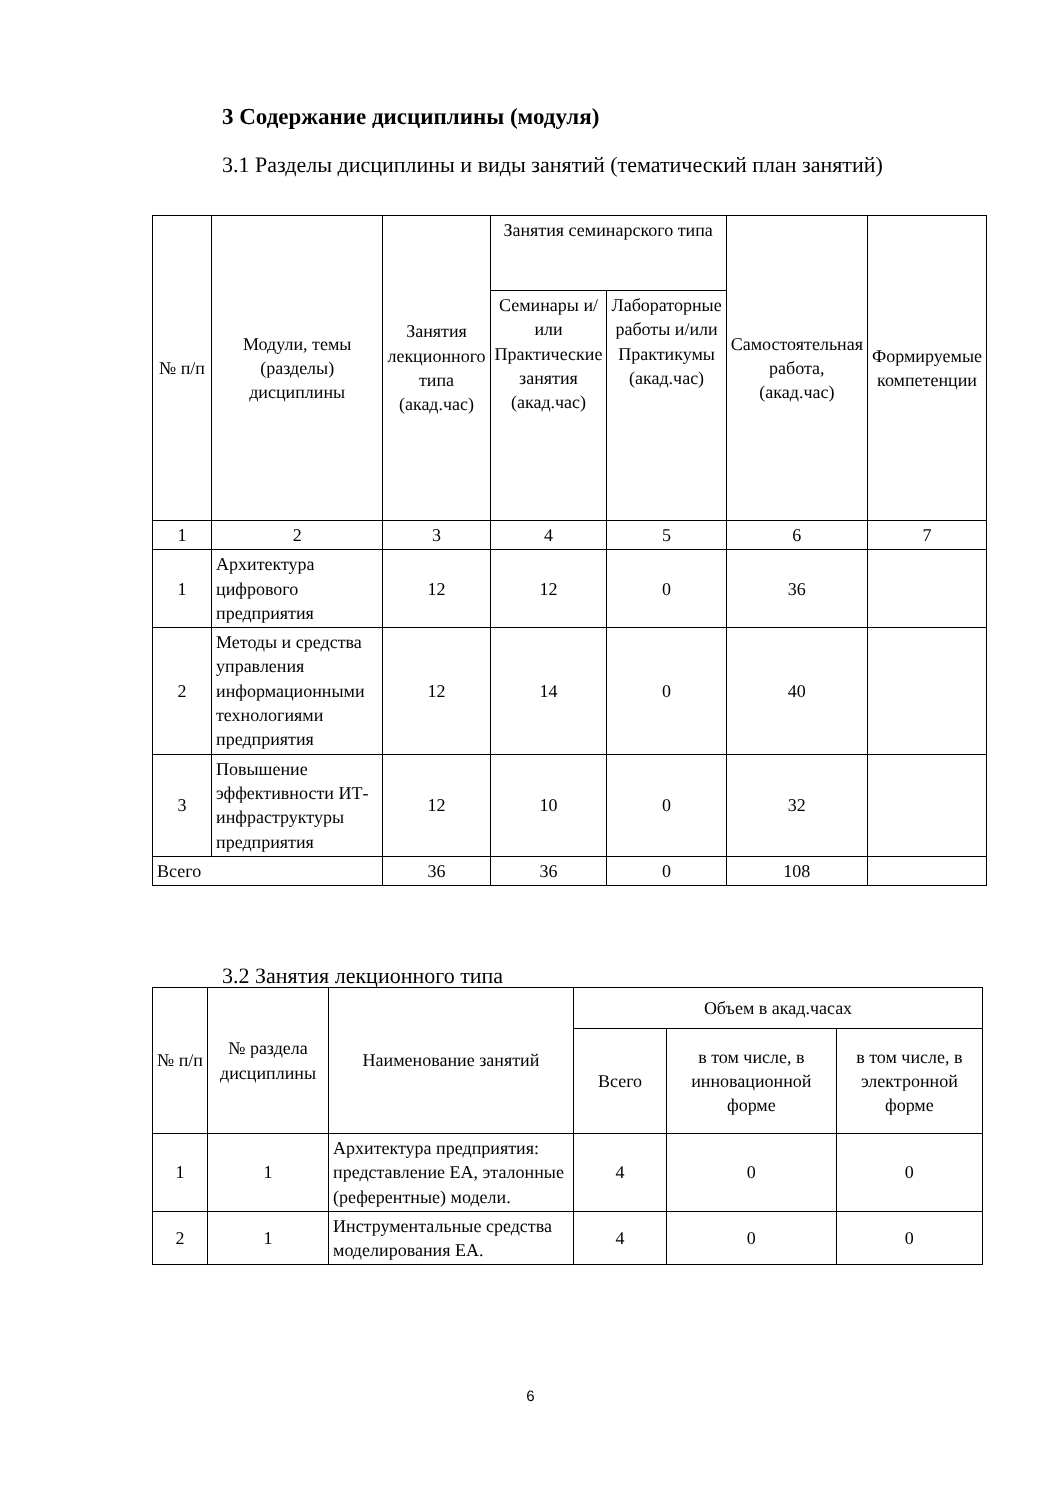3 Содержание дисциплины (модуля)
3.1 Разделы дисциплины и виды занятий (тематический план занятий)
| № п/п | Модули, темы (разделы) дисциплины | Занятия лекционного типа (акад.час) | Занятия семинарского типа | | Самостоятельная работа, (акад.час) | Формируемые компетенции |
| --- | --- | --- | --- | --- | --- | --- |
| | | | Семинары и/или Практические занятия (акад.час) | Лабораторные работы и/или Практикумы (акад.час) | | |
| 1 | 2 | 3 | 4 | 5 | 6 | 7 |
| 1 | Архитектура цифрового предприятия | 12 | 12 | 0 | 36 | |
| 2 | Методы и средства управления информационными технологиями предприятия | 12 | 14 | 0 | 40 | |
| 3 | Повышение эффективности ИТ-инфраструктуры предприятия | 12 | 10 | 0 | 32 | |
| Всего | | 36 | 36 | 0 | 108 | |
3.2 Занятия лекционного типа
| № п/п | № раздела дисциплины | Наименование занятий | Объем в акад.часах | | |
| --- | --- | --- | --- | --- | --- |
| | | | Всего | в том числе, в инновационной форме | в том числе, в электронной форме |
| 1 | 1 | Архитектура предприятия: представление EA, эталонные (референтные) модели. | 4 | 0 | 0 |
| 2 | 1 | Инструментальные средства моделирования EA. | 4 | 0 | 0 |
6